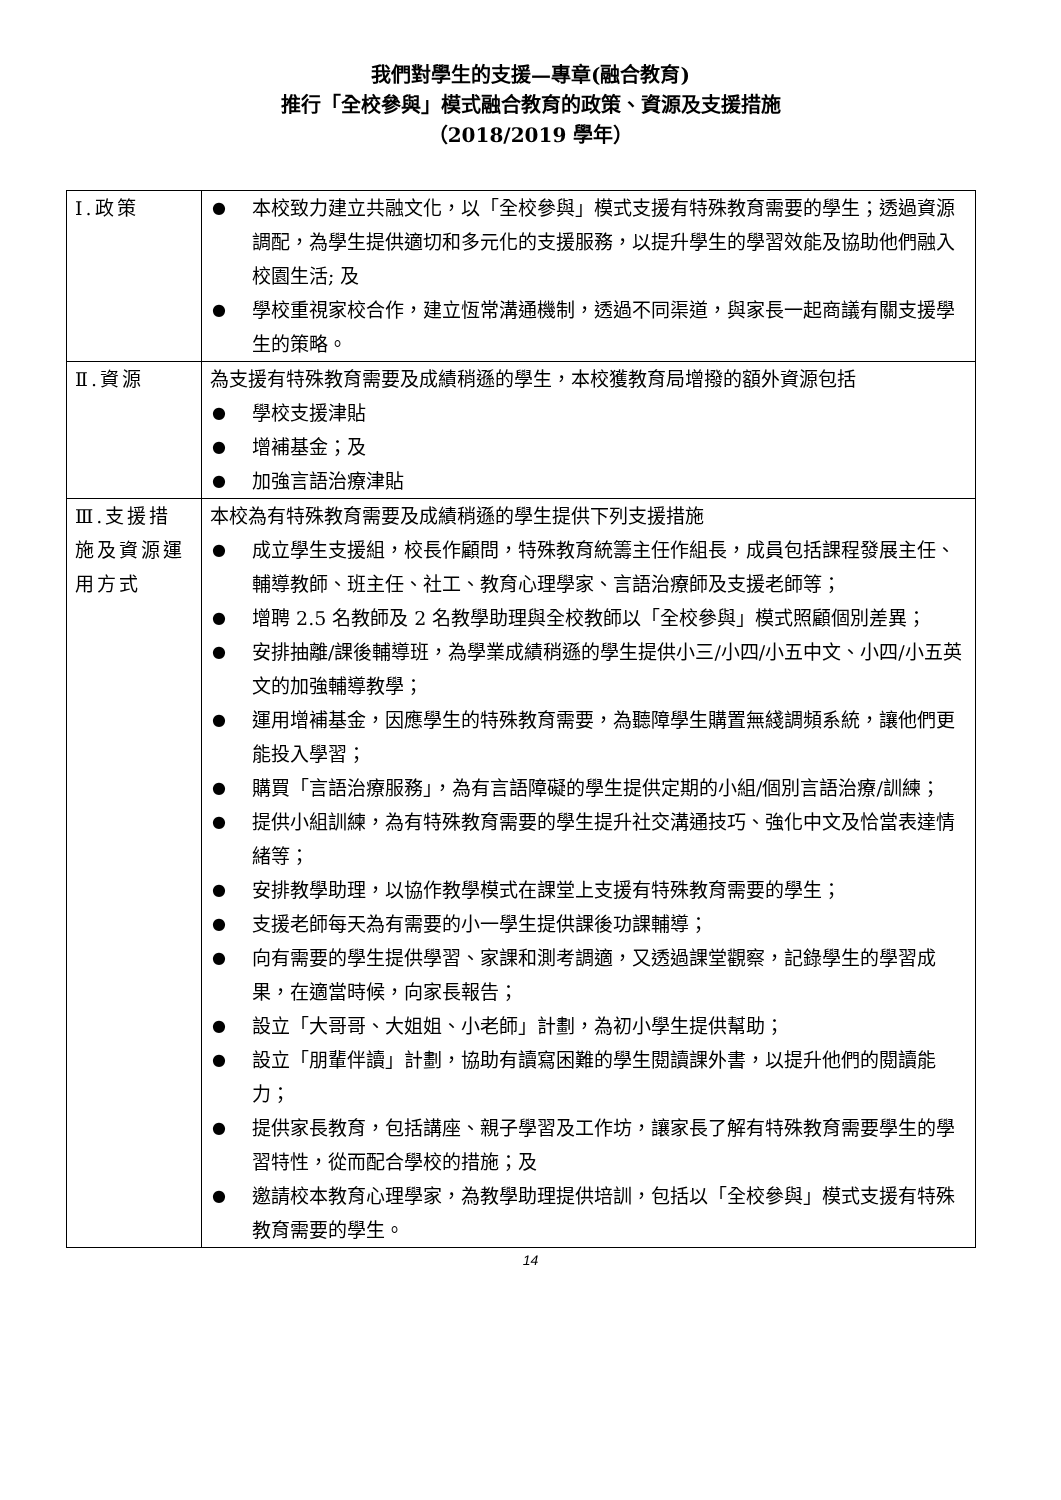我們對學生的支援—專章(融合教育)
推行「全校參與」模式融合教育的政策、資源及支援措施
（2018/2019 學年）
| Ⅰ.政策 | ● 本校致力建立共融文化，以「全校參與」模式支援有特殊教育需要的學生；透過資源調配，為學生提供適切和多元化的支援服務，以提升學生的學習效能及協助他們融入校園生活; 及 ● 學校重視家校合作，建立恆常溝通機制，透過不同渠道，與家長一起商議有關支援學生的策略。 |
| Ⅱ.資源 | 為支援有特殊教育需要及成績稍遜的學生，本校獲教育局增撥的額外資源包括 ● 學校支援津貼 ● 增補基金；及 ● 加強言語治療津貼 |
| Ⅲ.支援措施及資源運用方式 | 本校為有特殊教育需要及成績稍遜的學生提供下列支援措施 ● 成立學生支援組，校長作顧問，特殊教育統籌主任作組長，成員包括課程發展主任、輔導教師、班主任、社工、教育心理學家、言語治療師及支援老師等； ● 增聘 2.5 名教師及 2 名教學助理與全校教師以「全校參與」模式照顧個別差異； ● 安排抽離/課後輔導班，為學業成績稍遜的學生提供小三/小四/小五中文、小四/小五英文的加強輔導教學； ● 運用增補基金，因應學生的特殊教育需要，為聽障學生購置無綫調頻系統，讓他們更能投入學習； ● 購買「言語治療服務」，為有言語障礙的學生提供定期的小組/個別言語治療/訓練； ● 提供小組訓練，為有特殊教育需要的學生提升社交溝通技巧、強化中文及恰當表達情緒等； ● 安排教學助理，以協作教學模式在課堂上支援有特殊教育需要的學生； ● 支援老師每天為有需要的小一學生提供課後功課輔導； ● 向有需要的學生提供學習、家課和測考調適，又透過課堂觀察，記錄學生的學習成果，在適當時候，向家長報告； ● 設立「大哥哥、大姐姐、小老師」計劃，為初小學生提供幫助； ● 設立「朋輩伴讀」計劃，協助有讀寫困難的學生閱讀課外書，以提升他們的閱讀能力； ● 提供家長教育，包括講座、親子學習及工作坊，讓家長了解有特殊教育需要學生的學習特性，從而配合學校的措施；及 ● 邀請校本教育心理學家，為教學助理提供培訓，包括以「全校參與」模式支援有特殊教育需要的學生。 |
14